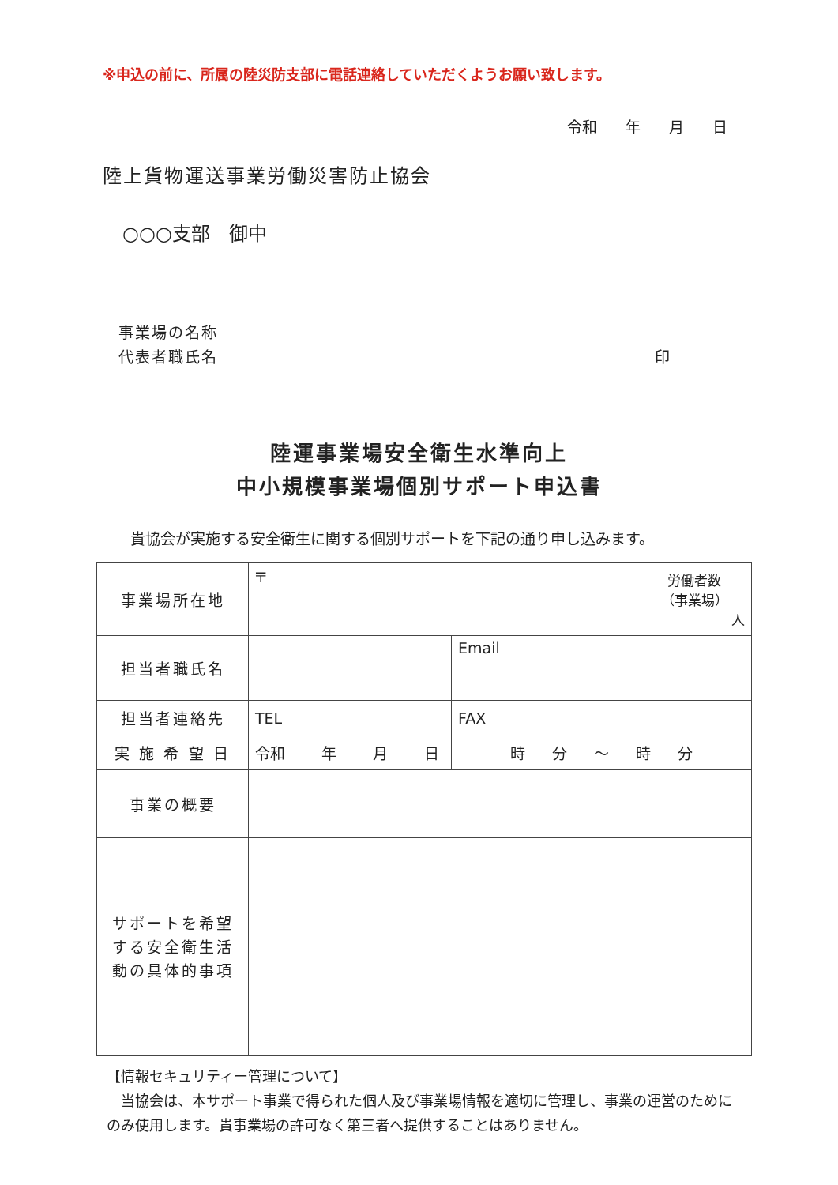※申込の前に、所属の陸災防支部に電話連絡していただくようお願い致します。
令和 年 月 日
陸上貨物運送事業労働災害防止協会
○○○支部　御中
事業場の名称
代表者職氏名 印
陸運事業場安全衛生水準向上
中小規模事業場個別サポート申込書
貴協会が実施する安全衛生に関する個別サポートを下記の通り申し込みます。
| 事業場所在地 | 〒 | | | 労働者数 （事業場） 人 |
| 担当者職氏名 | | Email | | |
| 担当者連絡先 | TEL | | FAX | |
| 実 施 希 望 日 | 令和 年 月 日 | | 時 分 ～ 時 分 | |
| 事業の概要 | | | | |
| サポートを希望する安全衛生活動の具体的事項 | | | | |
【情報セキュリティー管理について】
　当協会は、本サポート事業で得られた個人及び事業場情報を適切に管理し、事業の運営のためにのみ使用します。貴事業場の許可なく第三者へ提供することはありません。